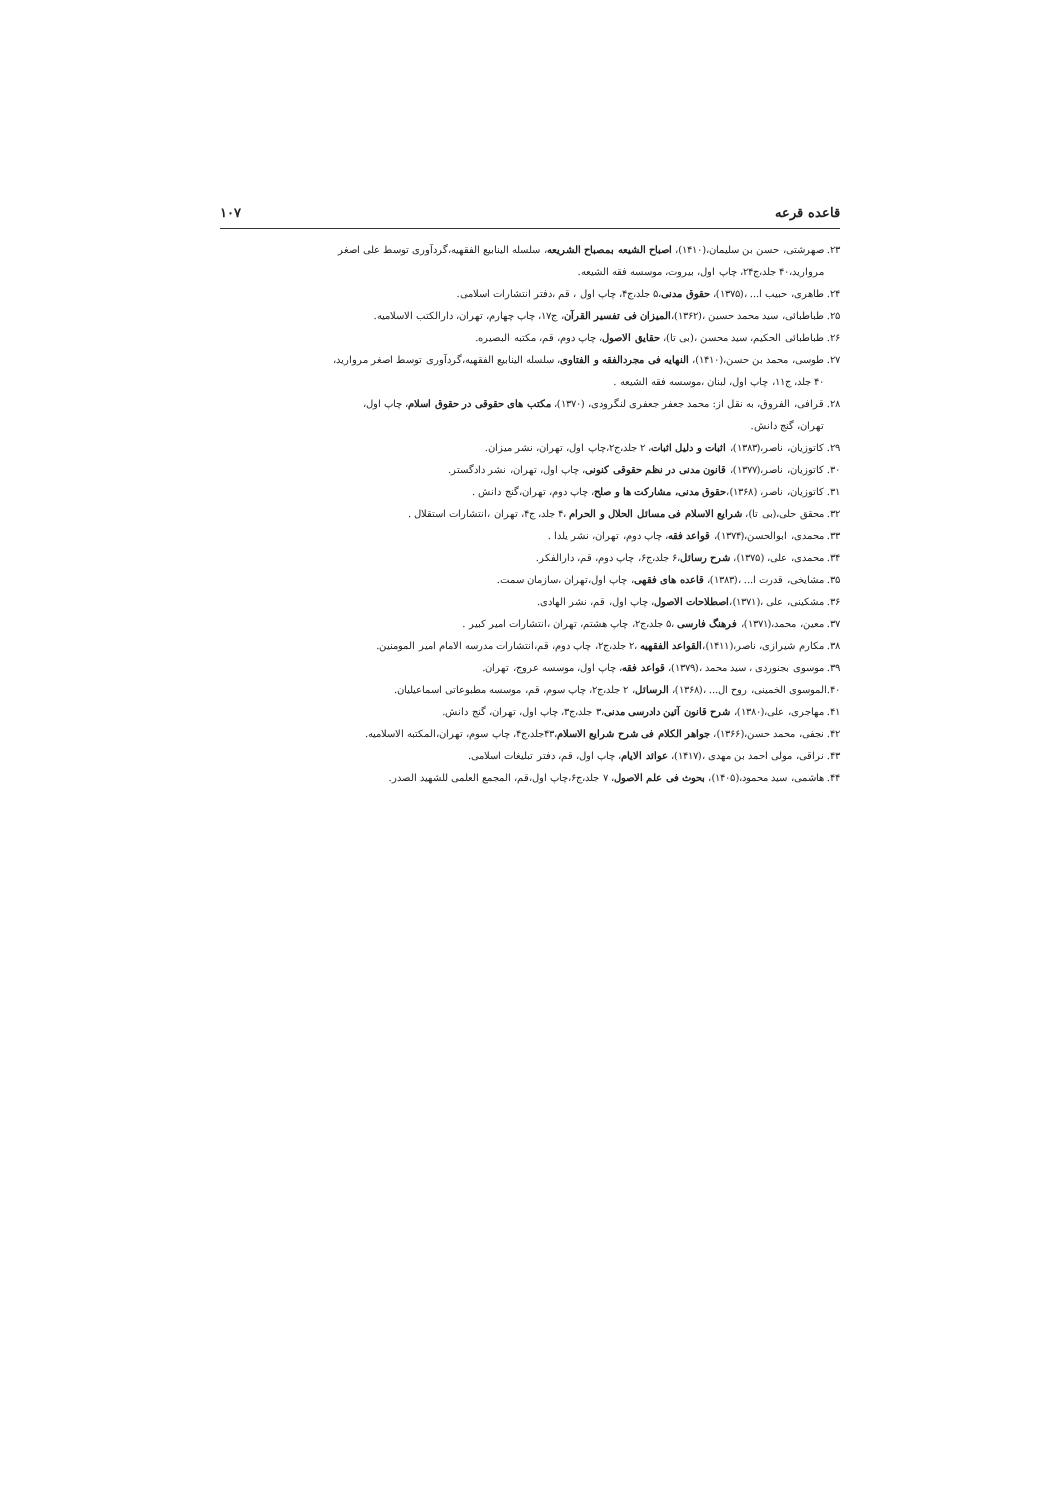قاعده قرعه ۱۰۷
۲۳. صهرشتی، حسن بن سلیمان،(۱۴۱۰)، اصباح الشیعه بمصباح الشریعه، سلسله الینابیع الفقهیه،گردآوری توسط علی اصغر
مروارید،۴۰ جلد،ج۲۴، چاپ اول، بیروت، موسسه فقه الشیعه.
۲۴. طاهری، حبیب ا... ،(۱۳۷۵)، حقوق مدنی،۵ جلد،ج۴، چاپ اول ، قم ،دفتر انتشارات اسلامی.
۲۵. طباطبائی، سید محمد حسین ،(۱۳۶۲)،المیزان فی تفسیر القرآن، ج۱۷، چاپ چهارم، تهران، دارالکتب الاسلامیه.
۲۶. طباطبائی الحکیم، سید محسن ،(بی تا)، حقایق الاصول، چاپ دوم، قم، مکتبه البصیره.
۲۷. طوسی، محمد بن حسن،(۱۴۱۰)، النهایه فی مجردالفقه و الفتاوی، سلسله الینابیع الفقهیه،گردآوری توسط اصغر مروارید،
۴۰ جلد، ج۱۱، چاپ اول، لبنان ،موسسه فقه الشیعه .
۲۸. قرافی، الفروق، به نقل از: محمد جعفر جعفری لنگرودی، (۱۳۷۰)، مکتب های حقوقی در حقوق اسلام، چاپ اول،
تهران، گنج دانش.
۲۹. کاتوزیان، ناصر،(۱۳۸۳)، اثبات و دلیل اثبات، ۲ جلد،ج۲،چاپ اول، تهران، نشر میزان.
۳۰. کاتوزیان، ناصر،(۱۳۷۷)، قانون مدنی در نظم حقوقی کنونی، چاپ اول، تهران، نشر دادگستر.
۳۱. کاتوزیان، ناصر، (۱۳۶۸)،حقوق مدنی، مشارکت ها و صلح، چاپ دوم، تهران،گنج دانش .
۳۲. محقق حلی،(بی تا)، شرایع الاسلام فی مسائل الحلال و الحرام ،۴ جلد، ج۴، تهران ،انتشارات استقلال .
۳۳. محمدی، ابوالحسن،(۱۳۷۴)، قواعد فقه، چاپ دوم، تهران، نشر یلدا .
۳۴. محمدی، علی، (۱۳۷۵)، شرح رسائل،۶ جلد،ج۶، چاپ دوم، قم، دارالفکر.
۳۵. مشایخی، قدرت ا... ،(۱۳۸۳)، قاعده های فقهی، چاپ اول،تهران ،سازمان سمت.
۳۶. مشکینی، علی ،(۱۳۷۱)،اصطلاحات الاصول، چاپ اول، قم، نشر الهادی.
۳۷. معین، محمد،(۱۳۷۱)، فرهنگ فارسی ،۵ جلد،ج۲، چاپ هشتم، تهران ،انتشارات امیر کبیر .
۳۸. مکارم شیرازی، ناصر،(۱۴۱۱)،القواعد الفقهیه ،۲ جلد،ج۲، چاپ دوم، قم،انتشارات مدرسه الامام امیر المومنین.
۳۹. موسوی بجنوردی ، سید محمد ،(۱۳۷۹)، قواعد فقه، چاپ اول، موسسه عروج، تهران.
۴۰.الموسوی الخمینی، روح ال... ،(۱۳۶۸)، الرسائل، ۲ جلد،ج۲، چاپ سوم، قم، موسسه مطبوعاتی اسماعیلیان.
۴۱. مهاجری، علی،(۱۳۸۰)، شرح قانون آئین دادرسی مدنی،۳ جلد،ج۳، چاپ اول، تهران، گنج دانش.
۴۲. نجفی، محمد حسن،(۱۳۶۶)، جواهر الکلام فی شرح شرایع الاسلام،۴۳جلد،ج۴، چاپ سوم، تهران،المکتبه الاسلامیه.
۴۳. نراقی، مولی احمد بن مهدی ،(۱۴۱۷)، عوائد الایام، چاپ اول، قم، دفتر تبلیغات اسلامی.
۴۴. هاشمی، سید محمود،(۱۴۰۵)، بحوث فی علم الاصول، ۷ جلد،ج۶،چاپ اول،قم، المجمع العلمی للشهید الصدر.